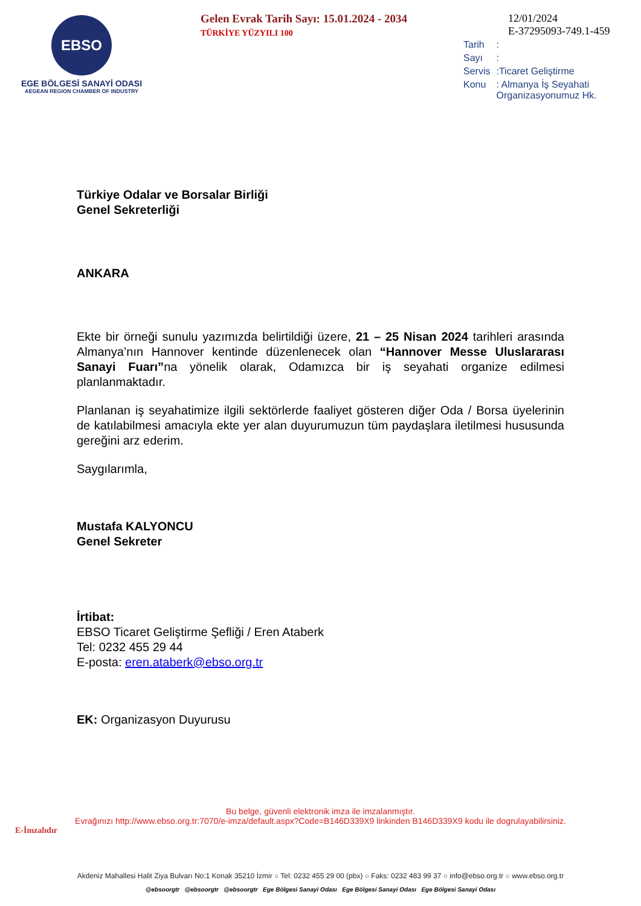EBSO
EGE BÖLGESİ SANAYİ ODASI
AEGEAN REGION CHAMBER OF INDUSTRY
Gelen Evrak Tarih Sayı: 15.01.2024 - 2034
TÜRKİYE YÜZYILI 100
12/01/2024
E-37295093-749.1-459
| Tarih | : |
| Sayı | : |
| Servis | :Ticaret Geliştirme |
| Konu | : Almanya İş Seyahati Organizasyonumuz Hk. |
Türkiye Odalar ve Borsalar Birliği
Genel Sekreterliği
ANKARA
Ekte bir örneği sunulu yazımızda belirtildiği üzere, 21 – 25 Nisan 2024 tarihleri arasında Almanya’nın Hannover kentinde düzenlenecek olan “Hannover Messe Uluslararası Sanayi Fuarı”na yönelik olarak, Odamızca bir iş seyahati organize edilmesi planlanmaktadır.
Planlanan iş seyahatimize ilgili sektörlerde faaliyet gösteren diğer Oda / Borsa üyelerinin de katılabilmesi amacıyla ekte yer alan duyurumuzun tüm paydaşlara iletilmesi hususunda gereğini arz ederim.
Saygılarımla,
Mustafa KALYONCU
Genel Sekreter
İrtibat:
EBSO Ticaret Geliştirme Şefliği / Eren Ataberk
Tel: 0232 455 29 44
E-posta: eren.ataberk@ebso.org.tr
EK: Organizasyon Duyurusu
Bu belge, güvenli elektronik imza ile imzalanmıştır.
Evrağınızı http://www.ebso.org.tr:7070/e-imza/default.aspx?Code=B146D339X9 linkinden B146D339X9 kodu ile dogrulayabilirsiniz.
E-İmzalıdır
Akdeniz Mahallesi Halit Ziya Bulvarı No:1 Konak 35210 İzmir ○ Tel: 0232 455 29 00 (pbx) ○ Faks: 0232 483 99 37 ○ info@ebso.org.tr ○ www.ebso.org.tr
@ebsoorgtr @ebsoorgtr @ebsoorgtr Ege Bölgesi Sanayi Odası Ege Bölgesi Sanayi Odası Ege Bölgesi Sanayi Odası